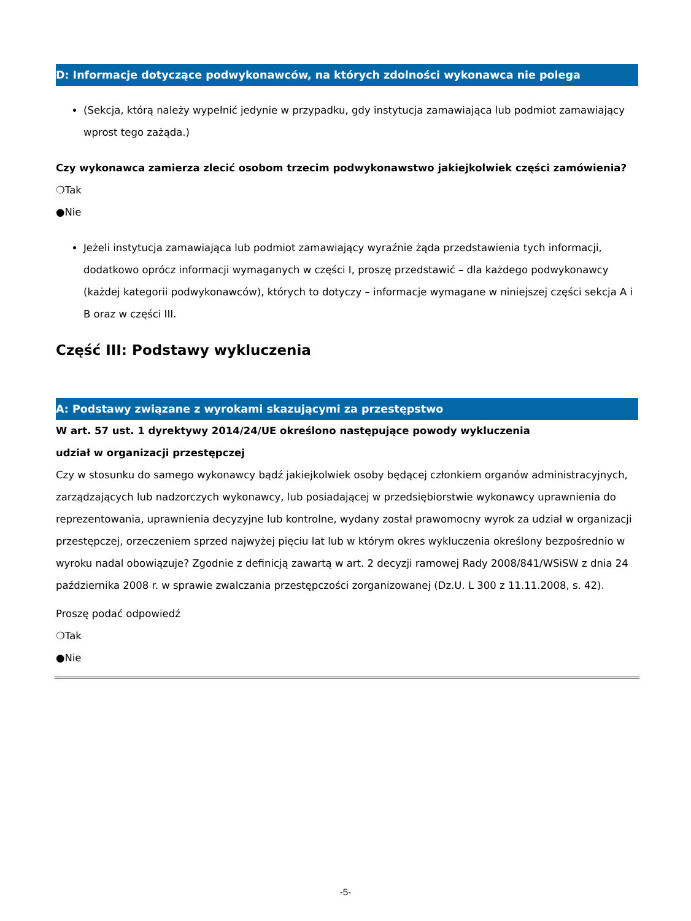D: Informacje dotyczące podwykonawców, na których zdolności wykonawca nie polega
(Sekcja, którą należy wypełnić jedynie w przypadku, gdy instytucja zamawiająca lub podmiot zamawiający wprost tego zażąda.)
Czy wykonawca zamierza zlecić osobom trzecim podwykonawstwo jakiejkolwiek części zamówienia?
❍Tak
●Nie
Jeżeli instytucja zamawiająca lub podmiot zamawiający wyraźnie żąda przedstawienia tych informacji, dodatkowo oprócz informacji wymaganych w części I, proszę przedstawić – dla każdego podwykonawcy (każdej kategorii podwykonawców), których to dotyczy – informacje wymagane w niniejszej części sekcja A i B oraz w części III.
Część III: Podstawy wykluczenia
A: Podstawy związane z wyrokami skazującymi za przestępstwo
W art. 57 ust. 1 dyrektywy 2014/24/UE określono następujące powody wykluczenia
udział w organizacji przestępczej
Czy w stosunku do samego wykonawcy bądź jakiejkolwiek osoby będącej członkiem organów administracyjnych, zarządzających lub nadzorczych wykonawcy, lub posiadającej w przedsiębiorstwie wykonawcy uprawnienia do reprezentowania, uprawnienia decyzyjne lub kontrolne, wydany został prawomocny wyrok za udział w organizacji przestępczej, orzeczeniem sprzed najwyżej pięciu lat lub w którym okres wykluczenia określony bezpośrednio w wyroku nadal obowiązuje? Zgodnie z definicją zawartą w art. 2 decyzji ramowej Rady 2008/841/WSiSW z dnia 24 października 2008 r. w sprawie zwalczania przestępczości zorganizowanej (Dz.U. L 300 z 11.11.2008, s. 42).
Proszę podać odpowiedź
❍Tak
●Nie
-5-